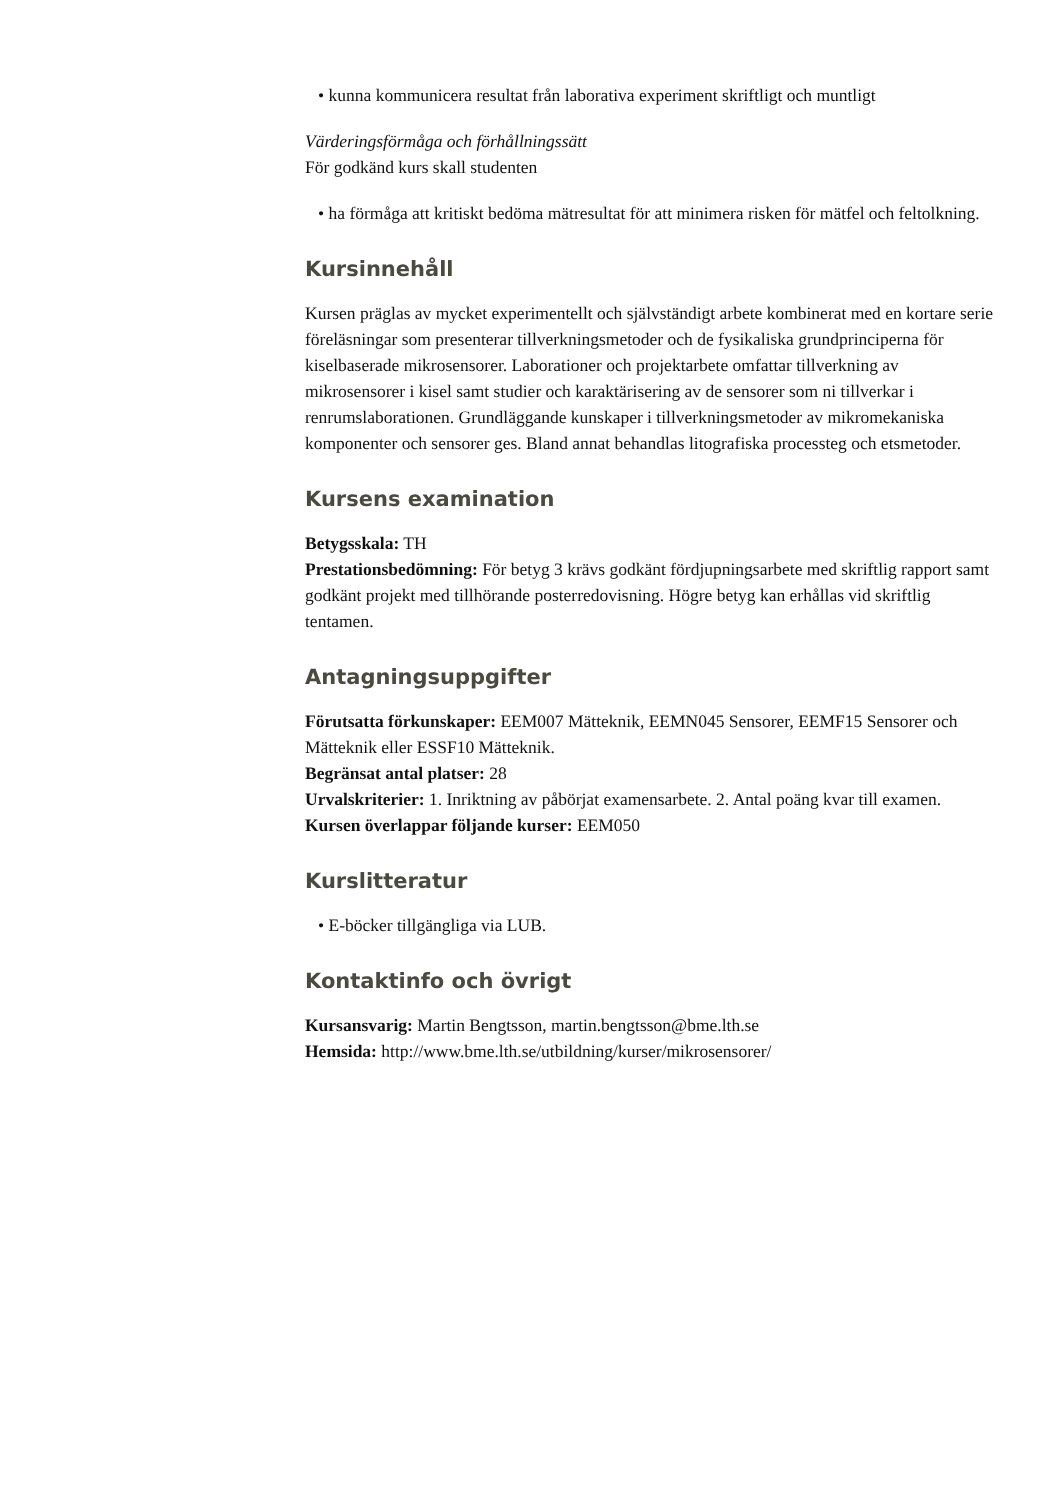• kunna kommunicera resultat från laborativa experiment skriftligt och muntligt
Värderingsförmåga och förhållningssätt
För godkänd kurs skall studenten
• ha förmåga att kritiskt bedöma mätresultat för att minimera risken för mätfel och feltolkning.
Kursinnehåll
Kursen präglas av mycket experimentellt och självständigt arbete kombinerat med en kortare serie föreläsningar som presenterar tillverkningsmetoder och de fysikaliska grundprinciperna för kiselbaserade mikrosensorer. Laborationer och projektarbete omfattar tillverkning av mikrosensorer i kisel samt studier och karaktärisering av de sensorer som ni tillverkar i renrumslaborationen. Grundläggande kunskaper i tillverkningsmetoder av mikromekaniska komponenter och sensorer ges. Bland annat behandlas litografiska processteg och etsmetoder.
Kursens examination
Betygsskala: TH
Prestationsbedömning: För betyg 3 krävs godkänt fördjupningsarbete med skriftlig rapport samt godkänt projekt med tillhörande posterredovisning. Högre betyg kan erhållas vid skriftlig tentamen.
Antagningsuppgifter
Förutsatta förkunskaper: EEM007 Mätteknik, EEMN045 Sensorer, EEMF15 Sensorer och Mätteknik eller ESSF10 Mätteknik.
Begränsat antal platser: 28
Urvalskriterier: 1. Inriktning av påbörjat examensarbete. 2. Antal poäng kvar till examen.
Kursen överlappar följande kurser: EEM050
Kurslitteratur
• E-böcker tillgängliga via LUB.
Kontaktinfo och övrigt
Kursansvarig: Martin Bengtsson, martin.bengtsson@bme.lth.se
Hemsida: http://www.bme.lth.se/utbildning/kurser/mikrosensorer/